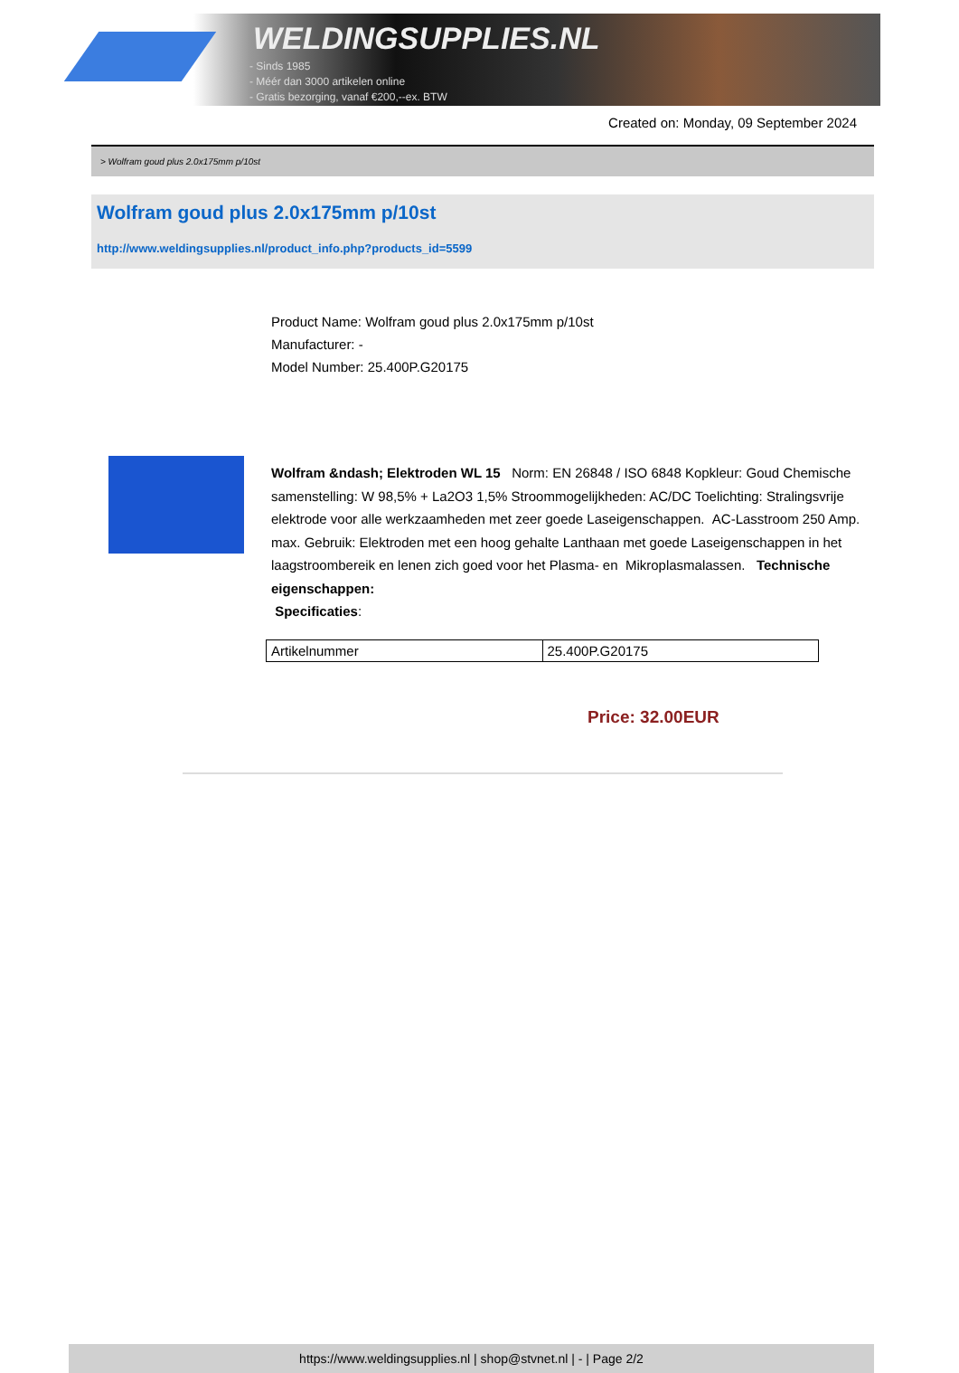WELDINGSUPPLIES.NL
- Sinds 1985
- Méér dan 3000 artikelen online
- Gratis bezorging, vanaf €200,--ex. BTW
Created on: Monday, 09 September 2024
> Wolfram goud plus 2.0x175mm p/10st
Wolfram goud plus 2.0x175mm p/10st
http://www.weldingsupplies.nl/product_info.php?products_id=5599
Product Name: Wolfram goud plus 2.0x175mm p/10st
Manufacturer: -
Model Number: 25.400P.G20175
Wolfram &ndash; Elektroden WL 15 Norm: EN 26848 / ISO 6848 Kopkleur: Goud Chemische samenstelling: W 98,5% + La2O3 1,5% Stroommogelijkheden: AC/DC Toelichting: Stralingsvrije elektrode voor alle werkzaamheden met zeer goede Laseigenschappen. AC-Lasstroom 250 Amp. max. Gebruik: Elektroden met een hoog gehalte Lanthaan met goede Laseigenschappen in het laagstroombereik en lenen zich goed voor het Plasma- en Mikroplasmalassen. Technische eigenschappen:
Specificaties:
| Artikelnummer | 25.400P.G20175 |
Price: 32.00EUR
https://www.weldingsupplies.nl | shop@stvnet.nl | - | Page 2/2